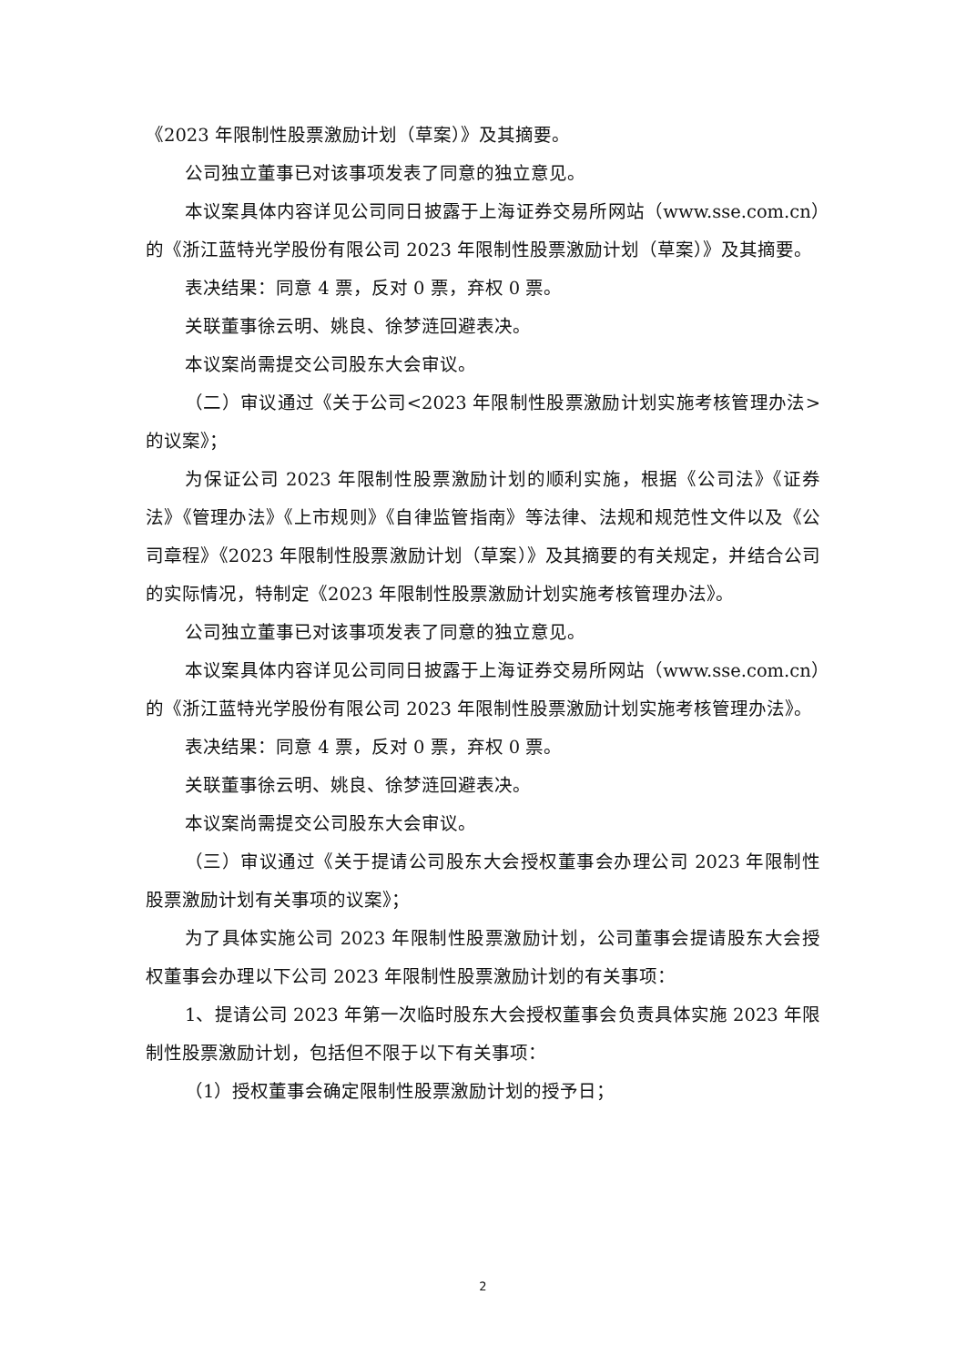《2023 年限制性股票激励计划（草案）》及其摘要。
公司独立董事已对该事项发表了同意的独立意见。
本议案具体内容详见公司同日披露于上海证券交易所网站（www.sse.com.cn）的《浙江蓝特光学股份有限公司 2023 年限制性股票激励计划（草案）》及其摘要。
表决结果：同意 4 票，反对 0 票，弃权 0 票。
关联董事徐云明、姚良、徐梦涟回避表决。
本议案尚需提交公司股东大会审议。
（二）审议通过《关于公司<2023 年限制性股票激励计划实施考核管理办法>的议案》；
为保证公司 2023 年限制性股票激励计划的顺利实施，根据《公司法》《证券法》《管理办法》《上市规则》《自律监管指南》等法律、法规和规范性文件以及《公司章程》《2023 年限制性股票激励计划（草案）》及其摘要的有关规定，并结合公司的实际情况，特制定《2023 年限制性股票激励计划实施考核管理办法》。
公司独立董事已对该事项发表了同意的独立意见。
本议案具体内容详见公司同日披露于上海证券交易所网站（www.sse.com.cn）的《浙江蓝特光学股份有限公司 2023 年限制性股票激励计划实施考核管理办法》。
表决结果：同意 4 票，反对 0 票，弃权 0 票。
关联董事徐云明、姚良、徐梦涟回避表决。
本议案尚需提交公司股东大会审议。
（三）审议通过《关于提请公司股东大会授权董事会办理公司 2023 年限制性股票激励计划有关事项的议案》；
为了具体实施公司 2023 年限制性股票激励计划，公司董事会提请股东大会授权董事会办理以下公司 2023 年限制性股票激励计划的有关事项：
1、提请公司 2023 年第一次临时股东大会授权董事会负责具体实施 2023 年限制性股票激励计划，包括但不限于以下有关事项：
（1）授权董事会确定限制性股票激励计划的授予日；
2